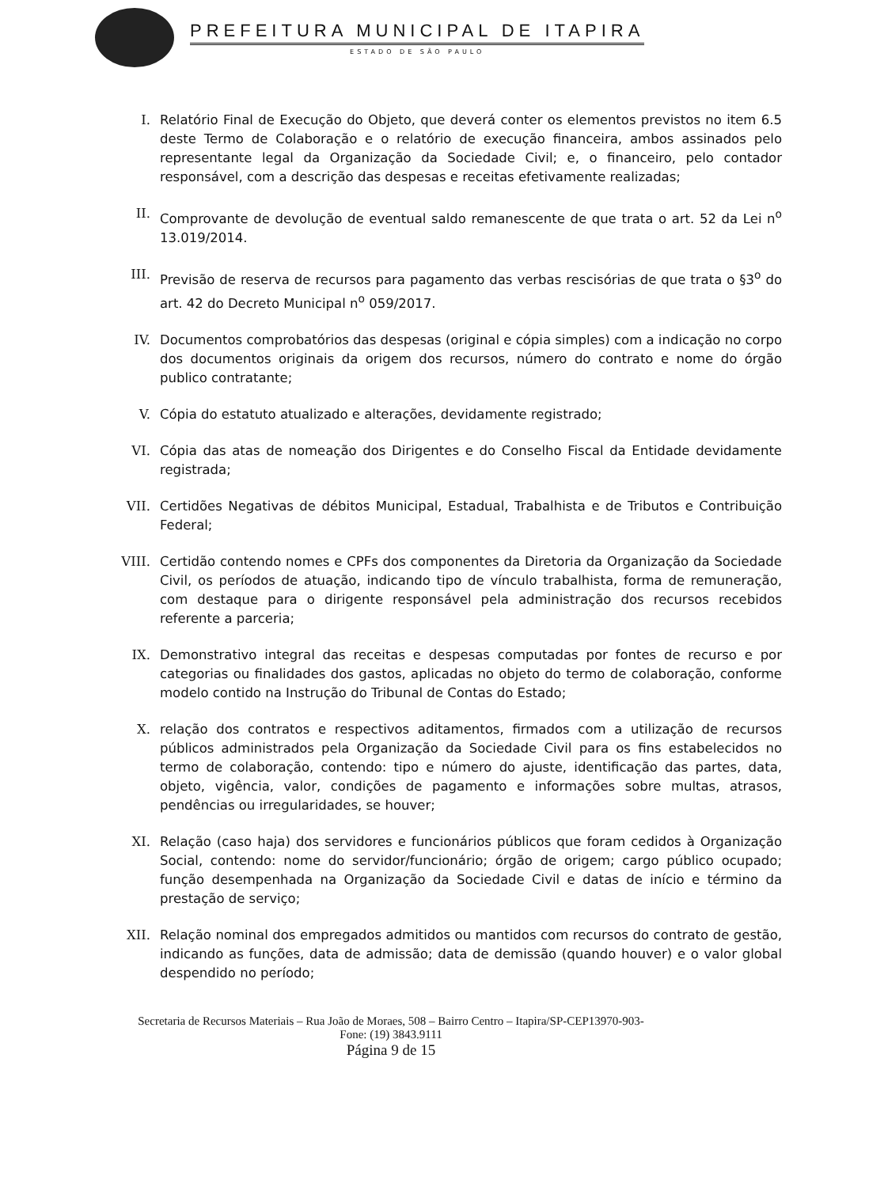PREFEITURA MUNICIPAL DE ITAPIRA
ESTADO DE SÃO PAULO
I. Relatório Final de Execução do Objeto, que deverá conter os elementos previstos no item 6.5 deste Termo de Colaboração e o relatório de execução financeira, ambos assinados pelo representante legal da Organização da Sociedade Civil; e, o financeiro, pelo contador responsável, com a descrição das despesas e receitas efetivamente realizadas;
II. Comprovante de devolução de eventual saldo remanescente de que trata o art. 52 da Lei n<sup>o</sup> 13.019/2014.
III. Previsão de reserva de recursos para pagamento das verbas rescisórias de que trata o §3<sup>o</sup> do art. 42 do Decreto Municipal n<sup>o</sup> 059/2017.
IV. Documentos comprobatórios das despesas (original e cópia simples) com a indicação no corpo dos documentos originais da origem dos recursos, número do contrato e nome do órgão publico contratante;
V. Cópia do estatuto atualizado e alterações, devidamente registrado;
VI. Cópia das atas de nomeação dos Dirigentes e do Conselho Fiscal da Entidade devidamente registrada;
VII. Certidões Negativas de débitos Municipal, Estadual, Trabalhista e de Tributos e Contribuição Federal;
VIII. Certidão contendo nomes e CPFs dos componentes da Diretoria da Organização da Sociedade Civil, os períodos de atuação, indicando tipo de vínculo trabalhista, forma de remuneração, com destaque para o dirigente responsável pela administração dos recursos recebidos referente a parceria;
IX. Demonstrativo integral das receitas e despesas computadas por fontes de recurso e por categorias ou finalidades dos gastos, aplicadas no objeto do termo de colaboração, conforme modelo contido na Instrução do Tribunal de Contas do Estado;
X. relação dos contratos e respectivos aditamentos, firmados com a utilização de recursos públicos administrados pela Organização da Sociedade Civil para os fins estabelecidos no termo de colaboração, contendo: tipo e número do ajuste, identificação das partes, data, objeto, vigência, valor, condições de pagamento e informações sobre multas, atrasos, pendências ou irregularidades, se houver;
XI. Relação (caso haja) dos servidores e funcionários públicos que foram cedidos à Organização Social, contendo: nome do servidor/funcionário; órgão de origem; cargo público ocupado; função desempenhada na Organização da Sociedade Civil e datas de início e término da prestação de serviço;
XII. Relação nominal dos empregados admitidos ou mantidos com recursos do contrato de gestão, indicando as funções, data de admissão; data de demissão (quando houver) e o valor global despendido no período;
Secretaria de Recursos Materiais – Rua João de Moraes, 508 – Bairro Centro – Itapira/SP-CEP13970-903-
Fone: (19) 3843.9111
Página 9 de 15